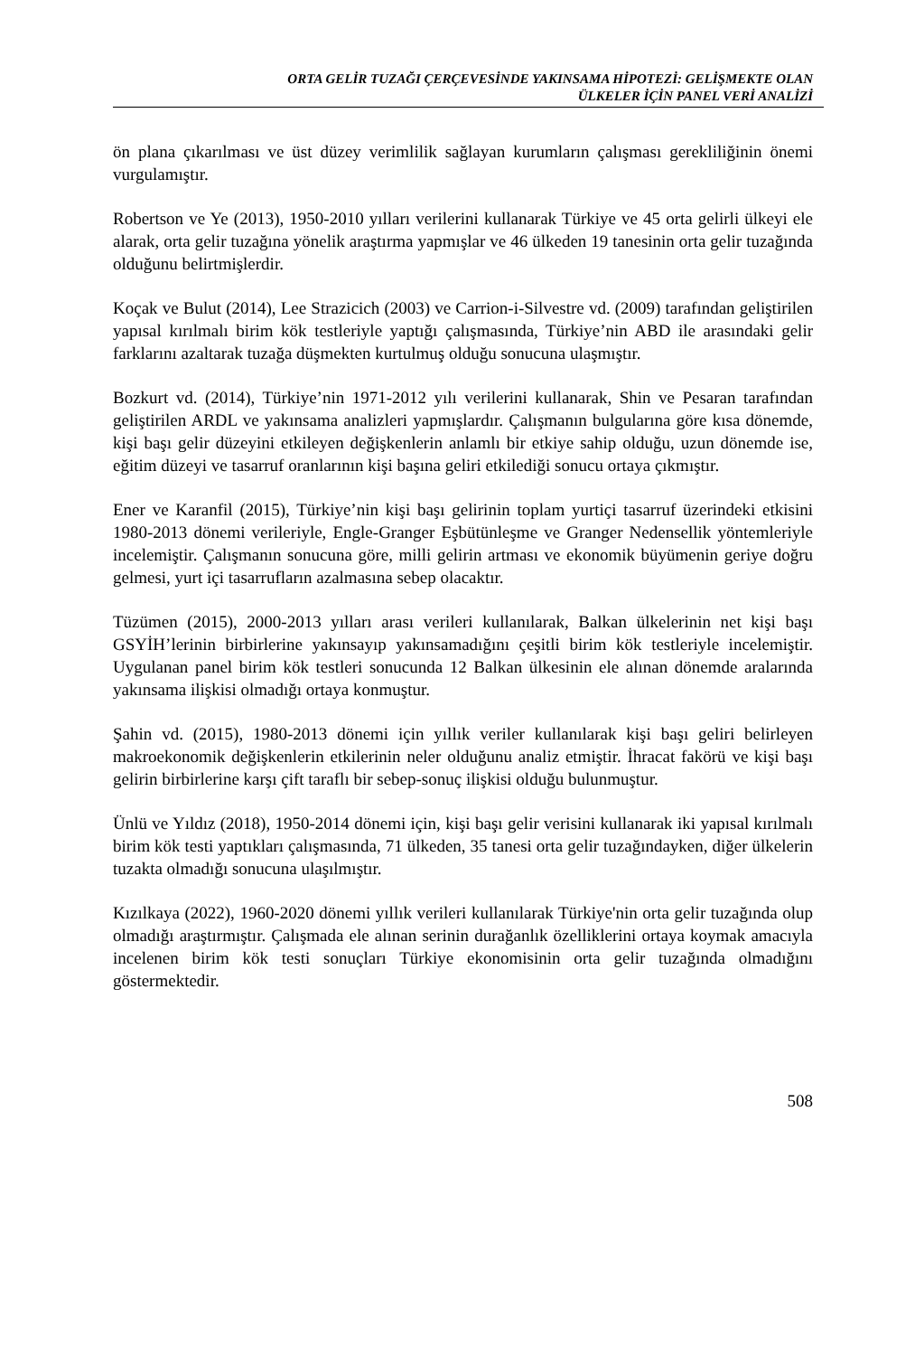ORTA GELİR TUZAĞI ÇERÇEVESİNDE YAKINSAMA HİPOTEZİ: GELİŞMEKTE OLAN
ÜLKELER İÇİN PANEL VERİ ANALİZİ
ön plana çıkarılması ve üst düzey verimlilik sağlayan kurumların çalışması gerekliliğinin önemi vurgulamıştır.
Robertson ve Ye (2013), 1950-2010 yılları verilerini kullanarak Türkiye ve 45 orta gelirli ülkeyi ele alarak, orta gelir tuzağına yönelik araştırma yapmışlar ve 46 ülkeden 19 tanesinin orta gelir tuzağında olduğunu belirtmişlerdir.
Koçak ve Bulut (2014), Lee Strazicich (2003) ve Carrion-i-Silvestre vd. (2009) tarafından geliştirilen yapısal kırılmalı birim kök testleriyle yaptığı çalışmasında, Türkiye’nin ABD ile arasındaki gelir farklarını azaltarak tuzağa düşmekten kurtulmuş olduğu sonucuna ulaşmıştır.
Bozkurt vd. (2014), Türkiye’nin 1971-2012 yılı verilerini kullanarak, Shin ve Pesaran tarafından geliştirilen ARDL ve yakınsama analizleri yapmışlardır. Çalışmanın bulgularına göre kısa dönemde, kişi başı gelir düzeyini etkileyen değişkenlerin anlamlı bir etkiye sahip olduğu, uzun dönemde ise, eğitim düzeyi ve tasarruf oranlarının kişi başına geliri etkilediği sonucu ortaya çıkmıştır.
Ener ve Karanfil (2015), Türkiye’nin kişi başı gelirinin toplam yurtiçi tasarruf üzerindeki etkisini 1980-2013 dönemi verileriyle, Engle-Granger Eşbütünleşme ve Granger Nedensellik yöntemleriyle incelemiştir. Çalışmanın sonucuna göre, milli gelirin artması ve ekonomik büyümenin geriye doğru gelmesi, yurt içi tasarrufların azalmasına sebep olacaktır.
Tüzümen (2015), 2000-2013 yılları arası verileri kullanılarak, Balkan ülkelerinin net kişi başı GSYİH’lerinin birbirlerine yakınsayıp yakınsamadığını çeşitli birim kök testleriyle incelemiştir. Uygulanan panel birim kök testleri sonucunda 12 Balkan ülkesinin ele alınan dönemde aralarında yakınsama ilişkisi olmadığı ortaya konmuştur.
Şahin vd. (2015), 1980-2013 dönemi için yıllık veriler kullanılarak kişi başı geliri belirleyen makroekonomik değişkenlerin etkilerinin neler olduğunu analiz etmiştir. İhracat fakörü ve kişi başı gelirin birbirlerine karşı çift taraflı bir sebep-sonuç ilişkisi olduğu bulunmuştur.
Ünlü ve Yıldız (2018), 1950-2014 dönemi için, kişi başı gelir verisini kullanarak iki yapısal kırılmalı birim kök testi yaptıkları çalışmasında, 71 ülkeden, 35 tanesi orta gelir tuzağındayken, diğer ülkelerin tuzakta olmadığı sonucuna ulaşılmıştır.
Kızılkaya (2022), 1960-2020 dönemi yıllık verileri kullanılarak Türkiye'nin orta gelir tuzağında olup olmadığı araştırmıştır. Çalışmada ele alınan serinin durağanlık özelliklerini ortaya koymak amacıyla incelenen birim kök testi sonuçları Türkiye ekonomisinin orta gelir tuzağında olmadığını göstermektedir.
508